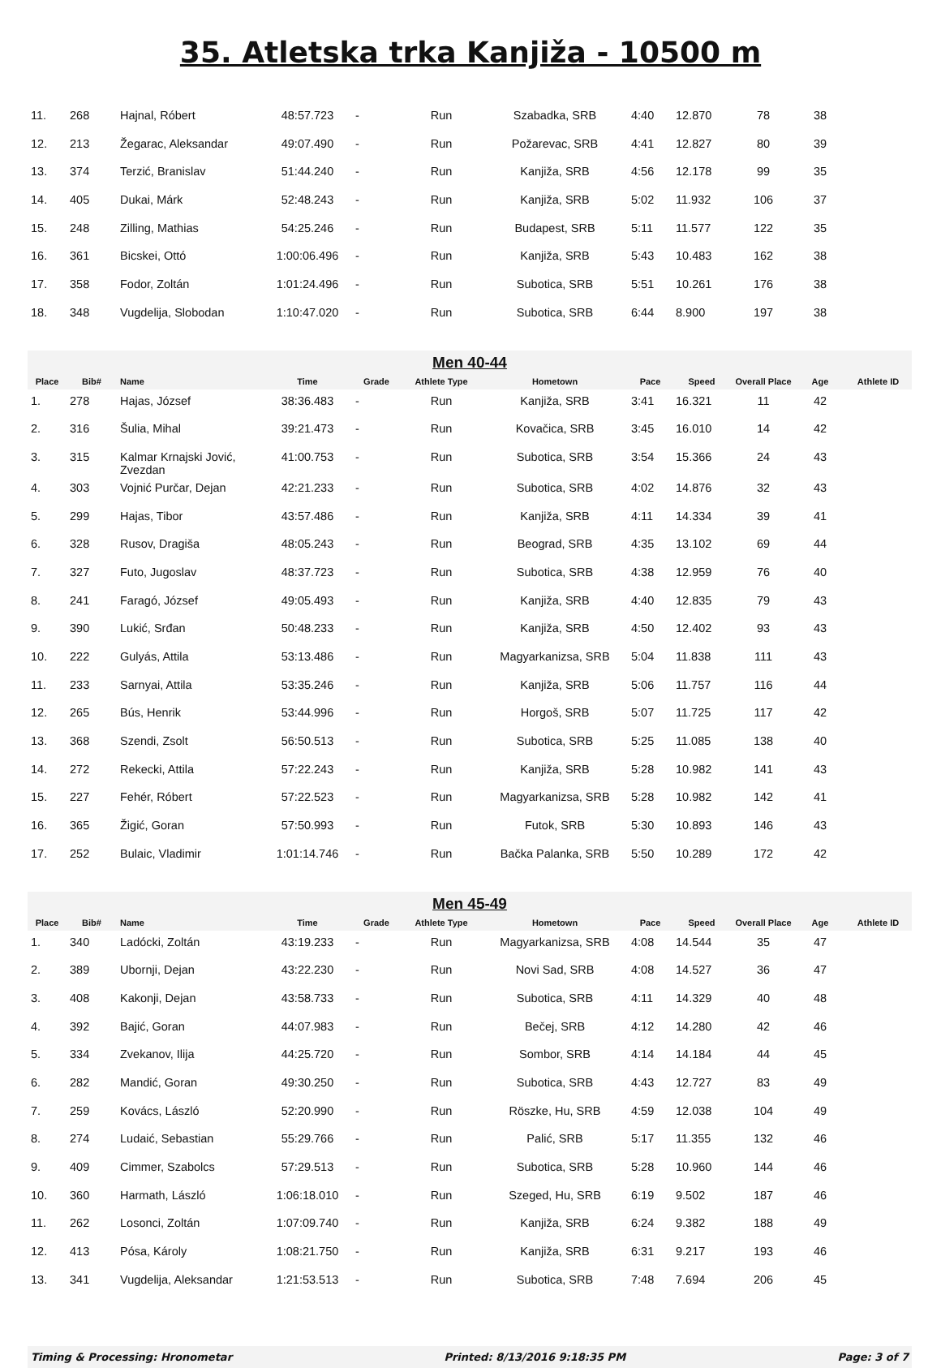35. Atletska trka Kanjiža - 10500 m
| 11. | 268 | Hajnal, Róbert | 48:57.723 | - | Run | Szabadka, SRB | 4:40 | 12.870 | 78 | 38 | |
| 12. | 213 | Žegarac, Aleksandar | 49:07.490 | - | Run | Požarevac, SRB | 4:41 | 12.827 | 80 | 39 | |
| 13. | 374 | Terzić, Branislav | 51:44.240 | - | Run | Kanjiža, SRB | 4:56 | 12.178 | 99 | 35 | |
| 14. | 405 | Dukai, Márk | 52:48.243 | - | Run | Kanjiža, SRB | 5:02 | 11.932 | 106 | 37 | |
| 15. | 248 | Zilling, Mathias | 54:25.246 | - | Run | Budapest, SRB | 5:11 | 11.577 | 122 | 35 | |
| 16. | 361 | Bicskei, Ottó | 1:00:06.496 | - | Run | Kanjiža, SRB | 5:43 | 10.483 | 162 | 38 | |
| 17. | 358 | Fodor, Zoltán | 1:01:24.496 | - | Run | Subotica, SRB | 5:51 | 10.261 | 176 | 38 | |
| 18. | 348 | Vugdelija, Slobodan | 1:10:47.020 | - | Run | Subotica, SRB | 6:44 | 8.900 | 197 | 38 | |
| Men 40-44 | | | | | | | | | | | |
| Place | Bib# | Name | Time | Grade | Athlete Type | Hometown | Pace | Speed | Overall Place | Age | Athlete ID |
| 1. | 278 | Hajas, József | 38:36.483 | - | Run | Kanjiža, SRB | 3:41 | 16.321 | 11 | 42 | |
| 2. | 316 | Šulia, Mihal | 39:21.473 | - | Run | Kovačica, SRB | 3:45 | 16.010 | 14 | 42 | |
| 3. | 315 | Kalmar Krnajski Jović, Zvezdan | 41:00.753 | - | Run | Subotica, SRB | 3:54 | 15.366 | 24 | 43 | |
| 4. | 303 | Vojnić Purčar, Dejan | 42:21.233 | - | Run | Subotica, SRB | 4:02 | 14.876 | 32 | 43 | |
| 5. | 299 | Hajas, Tibor | 43:57.486 | - | Run | Kanjiža, SRB | 4:11 | 14.334 | 39 | 41 | |
| 6. | 328 | Rusov, Dragiša | 48:05.243 | - | Run | Beograd, SRB | 4:35 | 13.102 | 69 | 44 | |
| 7. | 327 | Futo, Jugoslav | 48:37.723 | - | Run | Subotica, SRB | 4:38 | 12.959 | 76 | 40 | |
| 8. | 241 | Faragó, József | 49:05.493 | - | Run | Kanjiža, SRB | 4:40 | 12.835 | 79 | 43 | |
| 9. | 390 | Lukić, Srđan | 50:48.233 | - | Run | Kanjiža, SRB | 4:50 | 12.402 | 93 | 43 | |
| 10. | 222 | Gulyás, Attila | 53:13.486 | - | Run | Magyarkanizsa, SRB | 5:04 | 11.838 | 111 | 43 | |
| 11. | 233 | Sarnyai, Attila | 53:35.246 | - | Run | Kanjiža, SRB | 5:06 | 11.757 | 116 | 44 | |
| 12. | 265 | Bús, Henrik | 53:44.996 | - | Run | Horgoš, SRB | 5:07 | 11.725 | 117 | 42 | |
| 13. | 368 | Szendi, Zsolt | 56:50.513 | - | Run | Subotica, SRB | 5:25 | 11.085 | 138 | 40 | |
| 14. | 272 | Rekecki, Attila | 57:22.243 | - | Run | Kanjiža, SRB | 5:28 | 10.982 | 141 | 43 | |
| 15. | 227 | Fehér, Róbert | 57:22.523 | - | Run | Magyarkanizsa, SRB | 5:28 | 10.982 | 142 | 41 | |
| 16. | 365 | Žigić, Goran | 57:50.993 | - | Run | Futok, SRB | 5:30 | 10.893 | 146 | 43 | |
| 17. | 252 | Bulaic, Vladimir | 1:01:14.746 | - | Run | Bačka Palanka, SRB | 5:50 | 10.289 | 172 | 42 | |
| Men 45-49 | | | | | | | | | | | |
| Place | Bib# | Name | Time | Grade | Athlete Type | Hometown | Pace | Speed | Overall Place | Age | Athlete ID |
| 1. | 340 | Ladócki, Zoltán | 43:19.233 | - | Run | Magyarkanizsa, SRB | 4:08 | 14.544 | 35 | 47 | |
| 2. | 389 | Ubornji, Dejan | 43:22.230 | - | Run | Novi Sad, SRB | 4:08 | 14.527 | 36 | 47 | |
| 3. | 408 | Kakonji, Dejan | 43:58.733 | - | Run | Subotica, SRB | 4:11 | 14.329 | 40 | 48 | |
| 4. | 392 | Bajić, Goran | 44:07.983 | - | Run | Bečej, SRB | 4:12 | 14.280 | 42 | 46 | |
| 5. | 334 | Zvekanov, Ilija | 44:25.720 | - | Run | Sombor, SRB | 4:14 | 14.184 | 44 | 45 | |
| 6. | 282 | Mandić, Goran | 49:30.250 | - | Run | Subotica, SRB | 4:43 | 12.727 | 83 | 49 | |
| 7. | 259 | Kovács, László | 52:20.990 | - | Run | Röszke, Hu, SRB | 4:59 | 12.038 | 104 | 49 | |
| 8. | 274 | Ludaić, Sebastian | 55:29.766 | - | Run | Palić, SRB | 5:17 | 11.355 | 132 | 46 | |
| 9. | 409 | Cimmer, Szabolcs | 57:29.513 | - | Run | Subotica, SRB | 5:28 | 10.960 | 144 | 46 | |
| 10. | 360 | Harmath, László | 1:06:18.010 | - | Run | Szeged, Hu, SRB | 6:19 | 9.502 | 187 | 46 | |
| 11. | 262 | Losonci, Zoltán | 1:07:09.740 | - | Run | Kanjiža, SRB | 6:24 | 9.382 | 188 | 49 | |
| 12. | 413 | Pósa, Károly | 1:08:21.750 | - | Run | Kanjiža, SRB | 6:31 | 9.217 | 193 | 46 | |
| 13. | 341 | Vugdelija, Aleksandar | 1:21:53.513 | - | Run | Subotica, SRB | 7:48 | 7.694 | 206 | 45 | |
Timing & Processing: Hronometar Printed: 8/13/2016 9:18:35 PM Page: 3 of 7